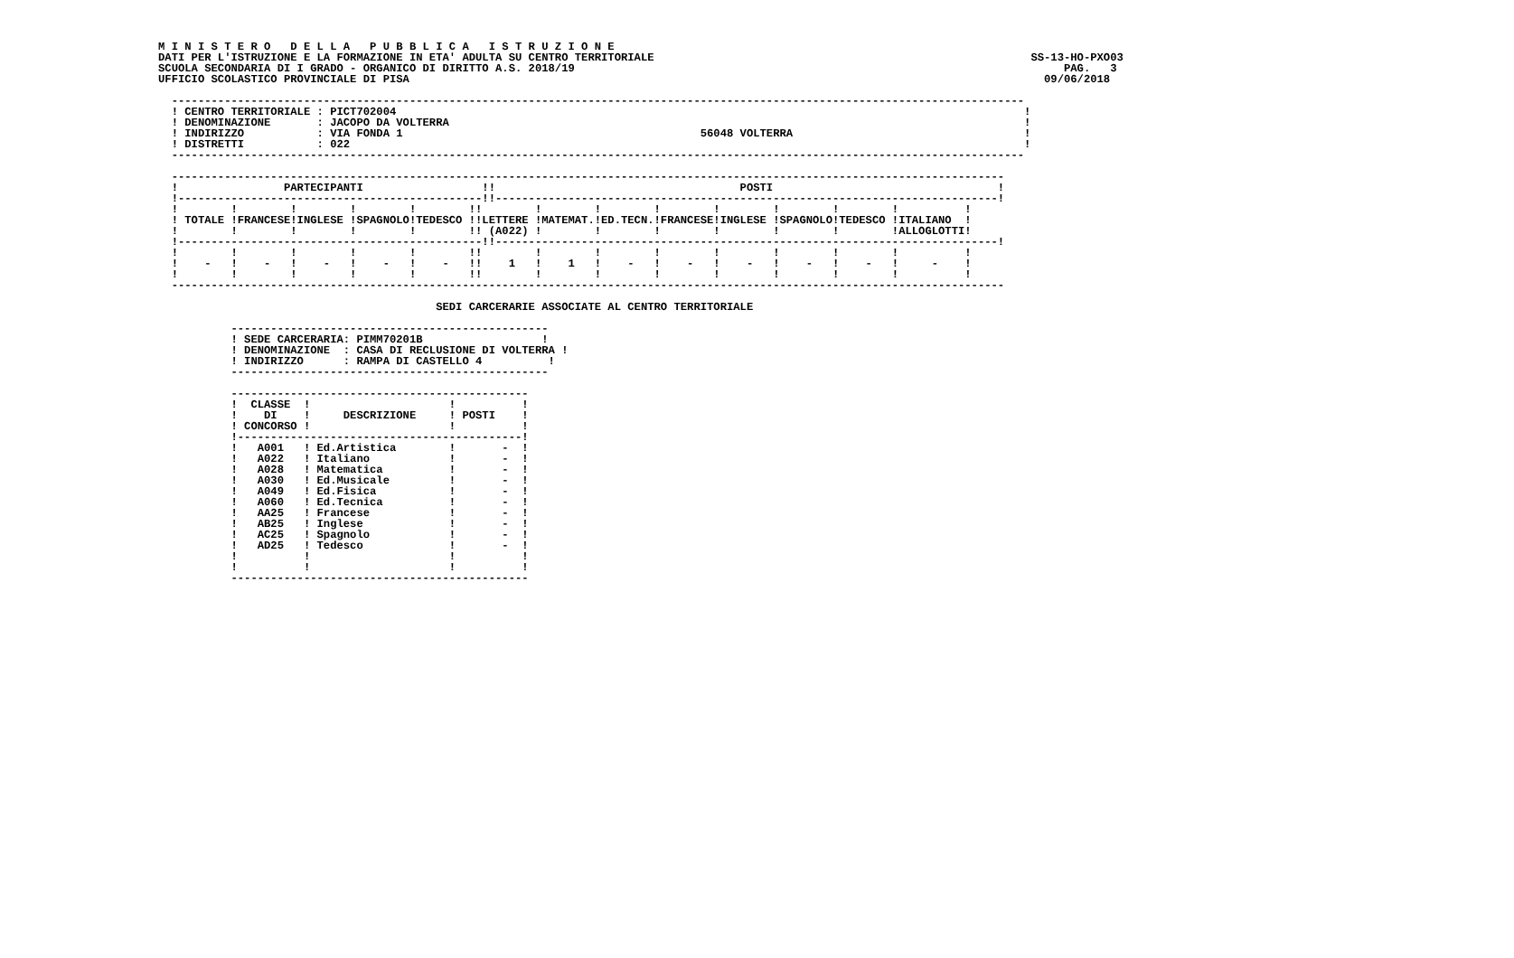M I N I S T E R O   D E L L A   P U B B L I C A   I S T R U Z I O N E
DATI PER L'ISTRUZIONE E LA FORMAZIONE IN ETA' ADULTA SU CENTRO TERRITORIALE                                                         SS-13-HO-PXO03
SCUOLA SECONDARIA DI I GRADO - ORGANICO DI DIRITTO A.S. 2018/19                                                                          PAG.   3
UFFICIO SCOLASTICO PROVINCIALE DI PISA                                                                                                09/06/2018

  ---------------------------------------------------------------------------------------------------------------------------------
  ! CENTRO TERRITORIALE : PICT702004                                                                                               !
  ! DENOMINAZIONE       : JACOPO DA VOLTERRA                                                                                       !
  ! INDIRIZZO           : VIA FONDA 1                                             56048 VOLTERRA                                   !
  ! DISTRETTI           : 022                                                                                                      !
  ---------------------------------------------------------------------------------------------------------------------------------

  ------------------------------------------------------------------------------------------------------------------------------
  !                PARTECIPANTI                  !!                                     POSTI                                  !
  !----------------------------------------------!!----------------------------------------------------------------------------!
  !        !        !        !        !        !!        !        !        !        !        !        !        !          !
  ! TOTALE !FRANCESE!INGLESE !SPAGNOLO!TEDESCO !!LETTERE !MATEMAT.!ED.TECN.!FRANCESE!INGLESE !SPAGNOLO!TEDESCO !ITALIANO  !
  !        !        !        !        !        !! (A022) !        !        !        !        !        !        !ALLOGLOTTI!
  !----------------------------------------------!!----------------------------------------------------------------------------!
  !        !        !        !        !        !!        !        !        !        !        !        !        !          !
  !    -   !    -   !    -   !    -   !    -   !!    1   !    1   !    -   !    -   !    -   !    -   !    -   !     -    !
  !        !        !        !        !        !!        !        !        !        !        !        !        !          !
  ------------------------------------------------------------------------------------------------------------------------------

                                          SEDI CARCERARIE ASSOCIATE AL CENTRO TERRITORIALE

           ------------------------------------------------
           ! SEDE CARCERARIA: PIMM70201B                  !
           ! DENOMINAZIONE  : CASA DI RECLUSIONE DI VOLTERRA !
           ! INDIRIZZO      : RAMPA DI CASTELLO 4          !
           ------------------------------------------------

           ---------------------------------------------
           !  CLASSE  !                     !          !
           !    DI    !     DESCRIZIONE     ! POSTI    !
           ! CONCORSO !                     !          !
           !-------------------------------------------!
           !   A001   ! Ed.Artistica        !       -  !
           !   A022   ! Italiano            !       -  !
           !   A028   ! Matematica          !       -  !
           !   A030   ! Ed.Musicale         !       -  !
           !   A049   ! Ed.Fisica           !       -  !
           !   A060   ! Ed.Tecnica          !       -  !
           !   AA25   ! Francese            !       -  !
           !   AB25   ! Inglese             !       -  !
           !   AC25   ! Spagnolo            !       -  !
           !   AD25   ! Tedesco             !       -  !
           !          !                     !          !
           !          !                     !          !
           ---------------------------------------------